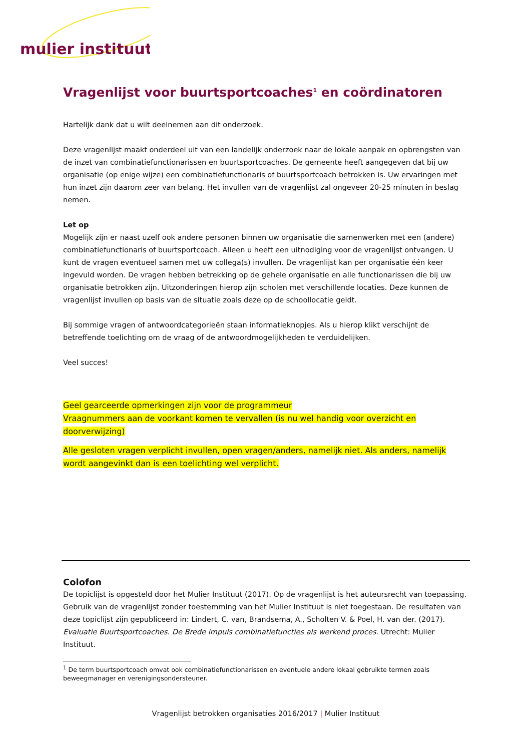mulier instituut
Vragenlijst voor buurtsportcoaches<sup>1</sup> en coördinatoren
Hartelijk dank dat u wilt deelnemen aan dit onderzoek.
Deze vragenlijst maakt onderdeel uit van een landelijk onderzoek naar de lokale aanpak en opbrengsten van de inzet van combinatiefunctionarissen en buurtsportcoaches. De gemeente heeft aangegeven dat bij uw organisatie (op enige wijze) een combinatiefunctionaris of buurtsportcoach betrokken is. Uw ervaringen met hun inzet zijn daarom zeer van belang. Het invullen van de vragenlijst zal ongeveer 20-25 minuten in beslag nemen.
Let op
Mogelijk zijn er naast uzelf ook andere personen binnen uw organisatie die samenwerken met een (andere) combinatiefunctionaris of buurtsportcoach. Alleen u heeft een uitnodiging voor de vragenlijst ontvangen. U kunt de vragen eventueel samen met uw collega(s) invullen. De vragenlijst kan per organisatie één keer ingevuld worden. De vragen hebben betrekking op de gehele organisatie en alle functionarissen die bij uw organisatie betrokken zijn. Uitzonderingen hierop zijn scholen met verschillende locaties. Deze kunnen de vragenlijst invullen op basis van de situatie zoals deze op de schoollocatie geldt.
Bij sommige vragen of antwoordcategorieën staan informatieknopjes. Als u hierop klikt verschijnt de betreffende toelichting om de vraag of de antwoordmogelijkheden te verduidelijken.
Veel succes!
Geel gearceerde opmerkingen zijn voor de programmeur
Vraagnummers aan de voorkant komen te vervallen (is nu wel handig voor overzicht en doorverwijzing)
Alle gesloten vragen verplicht invullen, open vragen/anders, namelijk niet. Als anders, namelijk wordt aangevinkt dan is een toelichting wel verplicht.
Colofon
De topiclijst is opgesteld door het Mulier Instituut (2017). Op de vragenlijst is het auteursrecht van toepassing. Gebruik van de vragenlijst zonder toestemming van het Mulier Instituut is niet toegestaan. De resultaten van deze topiclijst zijn gepubliceerd in: Lindert, C. van, Brandsema, A., Scholten V. & Poel, H. van der. (2017). Evaluatie Buurtsportcoaches. De Brede impuls combinatiefuncties als werkend proces. Utrecht: Mulier Instituut.
<sup>1</sup> De term buurtsportcoach omvat ook combinatiefunctionarissen en eventuele andere lokaal gebruikte termen zoals beweegmanager en verenigingsondersteuner.
Vragenlijst betrokken organisaties 2016/2017 | Mulier Instituut